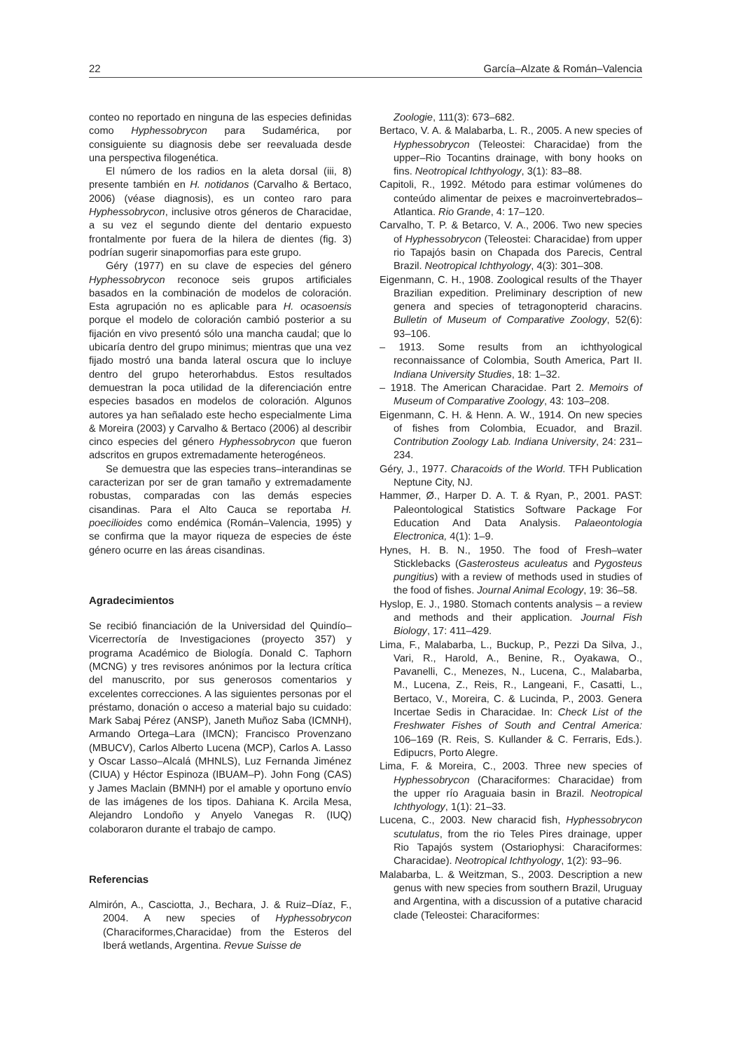22 García–Alzate & Román–Valencia
conteo no reportado en ninguna de las especies definidas como Hyphessobrycon para Sudamérica, por consiguiente su diagnosis debe ser reevaluada desde una perspectiva filogenética.
El número de los radios en la aleta dorsal (iii, 8) presente también en H. notidanos (Carvalho & Bertaco, 2006) (véase diagnosis), es un conteo raro para Hyphessobrycon, inclusive otros géneros de Characidae, a su vez el segundo diente del dentario expuesto frontalmente por fuera de la hilera de dientes (fig. 3) podrían sugerir sinapomorfias para este grupo.
Géry (1977) en su clave de especies del género Hyphessobrycon reconoce seis grupos artificiales basados en la combinación de modelos de coloración. Esta agrupación no es aplicable para H. ocasoensis porque el modelo de coloración cambió posterior a su fijación en vivo presentó sólo una mancha caudal; que lo ubicaría dentro del grupo minimus; mientras que una vez fijado mostró una banda lateral oscura que lo incluye dentro del grupo heterorhabdus. Estos resultados demuestran la poca utilidad de la diferenciación entre especies basados en modelos de coloración. Algunos autores ya han señalado este hecho especialmente Lima & Moreira (2003) y Carvalho & Bertaco (2006) al describir cinco especies del género Hyphessobrycon que fueron adscritos en grupos extremadamente heterogéneos.
Se demuestra que las especies trans–interandinas se caracterizan por ser de gran tamaño y extremadamente robustas, comparadas con las demás especies cisandinas. Para el Alto Cauca se reportaba H. poecilioides como endémica (Román–Valencia, 1995) y se confirma que la mayor riqueza de especies de éste género ocurre en las áreas cisandinas.
Agradecimientos
Se recibió financiación de la Universidad del Quindío–Vicerrectoría de Investigaciones (proyecto 357) y programa Académico de Biología. Donald C. Taphorn (MCNG) y tres revisores anónimos por la lectura crítica del manuscrito, por sus generosos comentarios y excelentes correcciones. A las siguientes personas por el préstamo, donación o acceso a material bajo su cuidado: Mark Sabaj Pérez (ANSP), Janeth Muñoz Saba (ICMNH), Armando Ortega–Lara (IMCN); Francisco Provenzano (MBUCV), Carlos Alberto Lucena (MCP), Carlos A. Lasso y Oscar Lasso–Alcalá (MHNLS), Luz Fernanda Jiménez (CIUA) y Héctor Espinoza (IBUAM–P). John Fong (CAS) y James Maclain (BMNH) por el amable y oportuno envío de las imágenes de los tipos. Dahiana K. Arcila Mesa, Alejandro Londoño y Anyelo Vanegas R. (IUQ) colaboraron durante el trabajo de campo.
Referencias
Almirón, A., Casciotta, J., Bechara, J. & Ruiz–Díaz, F., 2004. A new species of Hyphessobrycon (Characiformes,Characidae) from the Esteros del Iberá wetlands, Argentina. Revue Suisse de
Zoologie, 111(3): 673–682.
Bertaco, V. A. & Malabarba, L. R., 2005. A new species of Hyphessobrycon (Teleostei: Characidae) from the upper–Rio Tocantins drainage, with bony hooks on fins. Neotropical Ichthyology, 3(1): 83–88.
Capitoli, R., 1992. Método para estimar volúmenes do conteúdo alimentar de peixes e macroinvertebrados–Atlantica. Rio Grande, 4: 17–120.
Carvalho, T. P. & Betarco, V. A., 2006. Two new species of Hyphessobrycon (Teleostei: Characidae) from upper rio Tapajós basin on Chapada dos Parecis, Central Brazil. Neotropical Ichthyology, 4(3): 301–308.
Eigenmann, C. H., 1908. Zoological results of the Thayer Brazilian expedition. Preliminary description of new genera and species of tetragonopterid characins. Bulletin of Museum of Comparative Zoology, 52(6): 93–106.
– 1913. Some results from an ichthyological reconnaissance of Colombia, South America, Part II. Indiana University Studies, 18: 1–32.
– 1918. The American Characidae. Part 2. Memoirs of Museum of Comparative Zoology, 43: 103–208.
Eigenmann, C. H. & Henn. A. W., 1914. On new species of fishes from Colombia, Ecuador, and Brazil. Contribution Zoology Lab. Indiana University, 24: 231–234.
Géry, J., 1977. Characoids of the World. TFH Publication Neptune City, NJ.
Hammer, Ø., Harper D. A. T. & Ryan, P., 2001. PAST: Paleontological Statistics Software Package For Education And Data Analysis. Palaeontologia Electronica, 4(1): 1–9.
Hynes, H. B. N., 1950. The food of Fresh–water Sticklebacks (Gasterosteus aculeatus and Pygosteus pungitius) with a review of methods used in studies of the food of fishes. Journal Animal Ecology, 19: 36–58.
Hyslop, E. J., 1980. Stomach contents analysis – a review and methods and their application. Journal Fish Biology, 17: 411–429.
Lima, F., Malabarba, L., Buckup, P., Pezzi Da Silva, J., Vari, R., Harold, A., Benine, R., Oyakawa, O., Pavanelli, C., Menezes, N., Lucena, C., Malabarba, M., Lucena, Z., Reis, R., Langeani, F., Casatti, L., Bertaco, V., Moreira, C. & Lucinda, P., 2003. Genera Incertae Sedis in Characidae. In: Check List of the Freshwater Fishes of South and Central America: 106–169 (R. Reis, S. Kullander & C. Ferraris, Eds.). Edipucrs, Porto Alegre.
Lima, F. & Moreira, C., 2003. Three new species of Hyphessobrycon (Characiformes: Characidae) from the upper río Araguaia basin in Brazil. Neotropical Ichthyology, 1(1): 21–33.
Lucena, C., 2003. New characid fish, Hyphessobrycon scutulatus, from the rio Teles Pires drainage, upper Rio Tapajós system (Ostariophysi: Characiformes: Characidae). Neotropical Ichthyology, 1(2): 93–96.
Malabarba, L. & Weitzman, S., 2003. Description a new genus with new species from southern Brazil, Uruguay and Argentina, with a discussion of a putative characid clade (Teleostei: Characiformes: